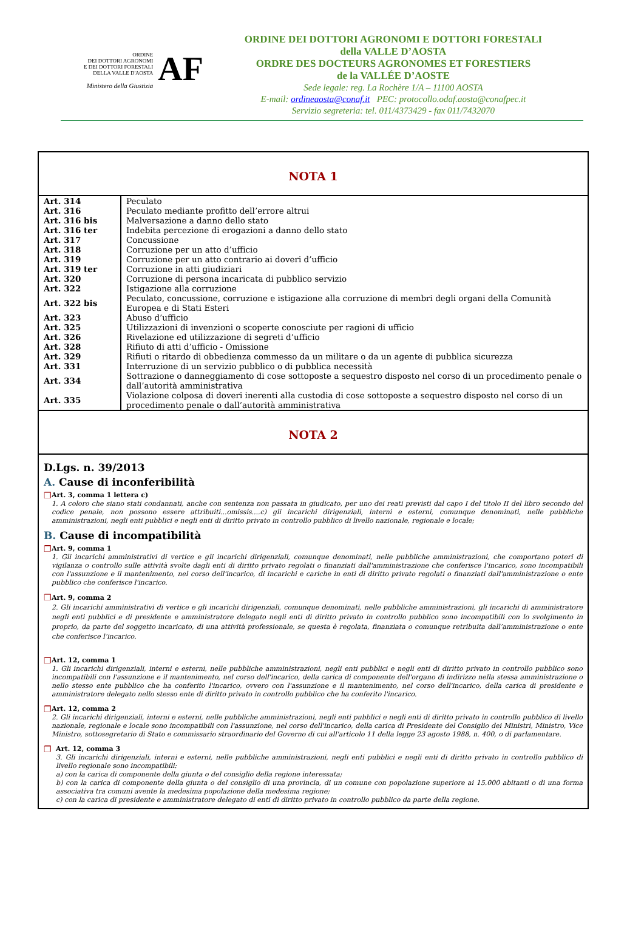AF ORDINE
DEI DOTTORI AGRONOMI
E DEI DOTTORI FORESTALI
DELLA VALLE D'AOSTA
Ministero della Giustizia
ORDINE DEI DOTTORI AGRONOMI E DOTTORI FORESTALI
della VALLE D’AOSTA
ORDRE DES DOCTEURS AGRONOMES ET FORESTIERS
de la VALLÉE D’AOSTE
Sede legale: reg. La Rochère 1/A – 11100 AOSTA
E-mail: ordineaosta@conaf.it PEC: protocollo.odaf.aosta@conafpec.it
Servizio segreteria: tel. 011/4373429 - fax 011/7432070
NOTA 1
| Art. 314 | Peculato |
| Art. 316 | Peculato mediante profitto dell’errore altrui |
| Art. 316 bis | Malversazione a danno dello stato |
| Art. 316 ter | Indebita percezione di erogazioni a danno dello stato |
| Art. 317 | Concussione |
| Art. 318 | Corruzione per un atto d’ufficio |
| Art. 319 | Corruzione per un atto contrario ai doveri d’ufficio |
| Art. 319 ter | Corruzione in atti giudiziari |
| Art. 320 | Corruzione di persona incaricata di pubblico servizio |
| Art. 322 | Istigazione alla corruzione |
| Art. 322 bis | Peculato, concussione, corruzione e istigazione alla corruzione di membri degli organi della Comunità Europea e di Stati Esteri |
| Art. 323 | Abuso d’ufficio |
| Art. 325 | Utilizzazioni di invenzioni o scoperte conosciute per ragioni di ufficio |
| Art. 326 | Rivelazione ed utilizzazione di segreti d’ufficio |
| Art. 328 | Rifiuto di atti d’ufficio - Omissione |
| Art. 329 | Rifiuti o ritardo di obbedienza commesso da un militare o da un agente di pubblica sicurezza |
| Art. 331 | Interruzione di un servizio pubblico o di pubblica necessità |
| Art. 334 | Sottrazione o danneggiamento di cose sottoposte a sequestro disposto nel corso di un procedimento penale o dall’autorità amministrativa |
| Art. 335 | Violazione colposa di doveri inerenti alla custodia di cose sottoposte a sequestro disposto nel corso di un procedimento penale o dall’autorità amministrativa |
NOTA 2
D.Lgs. n. 39/2013
A. Cause di inconferibilità
❐
Art. 3, comma 1 lettera c)
1. A coloro che siano stati condannati, anche con sentenza non passata in giudicato, per uno dei reati previsti dal capo I del titolo II del libro secondo del codice penale, non possono essere attribuiti...omissis....c) gli incarichi dirigenziali, interni e esterni, comunque denominati, nelle pubbliche amministrazioni, negli enti pubblici e negli enti di diritto privato in controllo pubblico di livello nazionale, regionale e locale;
B. Cause di incompatibilità
❐
Art. 9, comma 1
1. Gli incarichi amministrativi di vertice e gli incarichi dirigenziali, comunque denominati, nelle pubbliche amministrazioni, che comportano poteri di vigilanza o controllo sulle attività svolte dagli enti di diritto privato regolati o finanziati dall'amministrazione che conferisce l'incarico, sono incompatibili con l'assunzione e il mantenimento, nel corso dell'incarico, di incarichi e cariche in enti di diritto privato regolati o finanziati dall'amministrazione o ente pubblico che conferisce l'incarico.
❐
Art. 9, comma 2
2. Gli incarichi amministrativi di vertice e gli incarichi dirigenziali, comunque denominati, nelle pubbliche amministrazioni, gli incarichi di amministratore negli enti pubblici e di presidente e amministratore delegato negli enti di diritto privato in controllo pubblico sono incompatibili con lo svolgimento in proprio, da parte del soggetto incaricato, di una attività professionale, se questa è regolata, finanziata o comunque retribuita dall’amministrazione o ente che conferisce l’incarico.
❐
Art. 12, comma 1
1. Gli incarichi dirigenziali, interni e esterni, nelle pubbliche amministrazioni, negli enti pubblici e negli enti di diritto privato in controllo pubblico sono incompatibili con l'assunzione e il mantenimento, nel corso dell'incarico, della carica di componente dell'organo di indirizzo nella stessa amministrazione o nello stesso ente pubblico che ha conferito l'incarico, ovvero con l'assunzione e il mantenimento, nel corso dell'incarico, della carica di presidente e amministratore delegato nello stesso ente di diritto privato in controllo pubblico che ha conferito l'incarico.
❐
Art. 12, comma 2
2. Gli incarichi dirigenziali, interni e esterni, nelle pubbliche amministrazioni, negli enti pubblici e negli enti di diritto privato in controllo pubblico di livello nazionale, regionale e locale sono incompatibili con l'assunzione, nel corso dell'incarico, della carica di Presidente del Consiglio dei Ministri, Ministro, Vice Ministro, sottosegretario di Stato e commissario straordinario del Governo di cui all'articolo 11 della legge 23 agosto 1988, n. 400, o di parlamentare.
❐
Art. 12, comma 3
3. Gli incarichi dirigenziali, interni e esterni, nelle pubbliche amministrazioni, negli enti pubblici e negli enti di diritto privato in controllo pubblico di livello regionale sono incompatibili:
a) con la carica di componente della giunta o del consiglio della regione interessata;
b) con la carica di componente della giunta o del consiglio di una provincia, di un comune con popolazione superiore ai 15.000 abitanti o di una forma associativa tra comuni avente la medesima popolazione della medesima regione;
c) con la carica di presidente e amministratore delegato di enti di diritto privato in controllo pubblico da parte della regione.